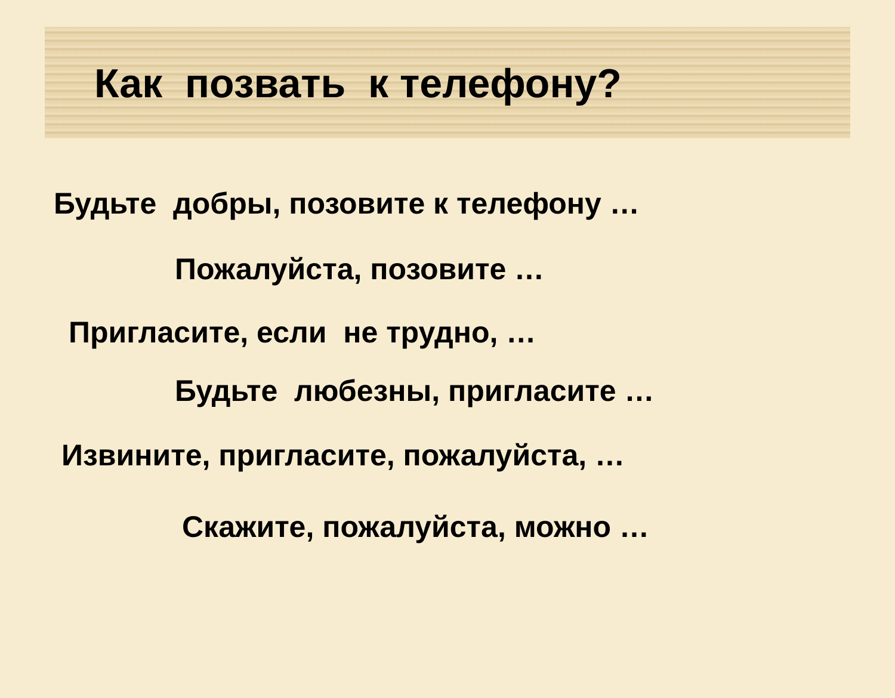Как позвать к телефону?
Будьте добры, позовите к телефону …
Пожалуйста, позовите …
Пригласите, если не трудно, …
Будьте любезны, пригласите …
Извините, пригласите, пожалуйста, …
Скажите, пожалуйста, можно …